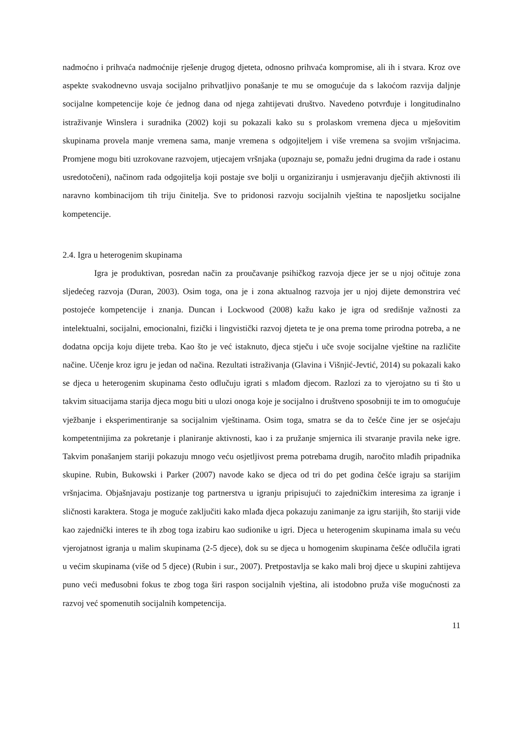nadmoćno i prihvaća nadmoćnije rješenje drugog djeteta, odnosno prihvaća kompromise, ali ih i stvara. Kroz ove aspekte svakodnevno usvaja socijalno prihvatljivo ponašanje te mu se omogućuje da s lakoćom razvija daljnje socijalne kompetencije koje će jednog dana od njega zahtijevati društvo. Navedeno potvrđuje i longitudinalno istraživanje Winslera i suradnika (2002) koji su pokazali kako su s prolaskom vremena djeca u mješovitim skupinama provela manje vremena sama, manje vremena s odgojiteljem i više vremena sa svojim vršnjacima. Promjene mogu biti uzrokovane razvojem, utjecajem vršnjaka (upoznaju se, pomažu jedni drugima da rade i ostanu usredotočeni), načinom rada odgojitelja koji postaje sve bolji u organiziranju i usmjeravanju dječjih aktivnosti ili naravno kombinacijom tih triju činitelja. Sve to pridonosi razvoju socijalnih vještina te naposljetku socijalne kompetencije.
2.4. Igra u heterogenim skupinama
Igra je produktivan, posredan način za proučavanje psihičkog razvoja djece jer se u njoj očituje zona sljedećeg razvoja (Duran, 2003). Osim toga, ona je i zona aktualnog razvoja jer u njoj dijete demonstrira već postojeće kompetencije i znanja. Duncan i Lockwood (2008) kažu kako je igra od središnje važnosti za intelektualni, socijalni, emocionalni, fizički i lingvistički razvoj djeteta te je ona prema tome prirodna potreba, a ne dodatna opcija koju dijete treba. Kao što je već istaknuto, djeca stječu i uče svoje socijalne vještine na različite načine. Učenje kroz igru je jedan od načina. Rezultati istraživanja (Glavina i Višnjić-Jevtić, 2014) su pokazali kako se djeca u heterogenim skupinama često odlučuju igrati s mlađom djecom. Razlozi za to vjerojatno su ti što u takvim situacijama starija djeca mogu biti u ulozi onoga koje je socijalno i društveno sposobniji te im to omogućuje vježbanje i eksperimentiranje sa socijalnim vještinama. Osim toga, smatra se da to češće čine jer se osjećaju kompetentnijima za pokretanje i planiranje aktivnosti, kao i za pružanje smjernica ili stvaranje pravila neke igre. Takvim ponašanjem stariji pokazuju mnogo veću osjetljivost prema potrebama drugih, naročito mlađih pripadnika skupine. Rubin, Bukowski i Parker (2007) navode kako se djeca od tri do pet godina češće igraju sa starijim vršnjacima. Objašnjavaju postizanje tog partnerstva u igranju pripisujući to zajedničkim interesima za igranje i sličnosti karaktera. Stoga je moguće zaključiti kako mlađa djeca pokazuju zanimanje za igru starijih, što stariji vide kao zajednički interes te ih zbog toga izabiru kao sudionike u igri. Djeca u heterogenim skupinama imala su veću vjerojatnost igranja u malim skupinama (2-5 djece), dok su se djeca u homogenim skupinama češće odlučila igrati u većim skupinama (više od 5 djece) (Rubin i sur., 2007). Pretpostavlja se kako mali broj djece u skupini zahtijeva puno veći međusobni fokus te zbog toga širi raspon socijalnih vještina, ali istodobno pruža više mogućnosti za razvoj već spomenutih socijalnih kompetencija.
11